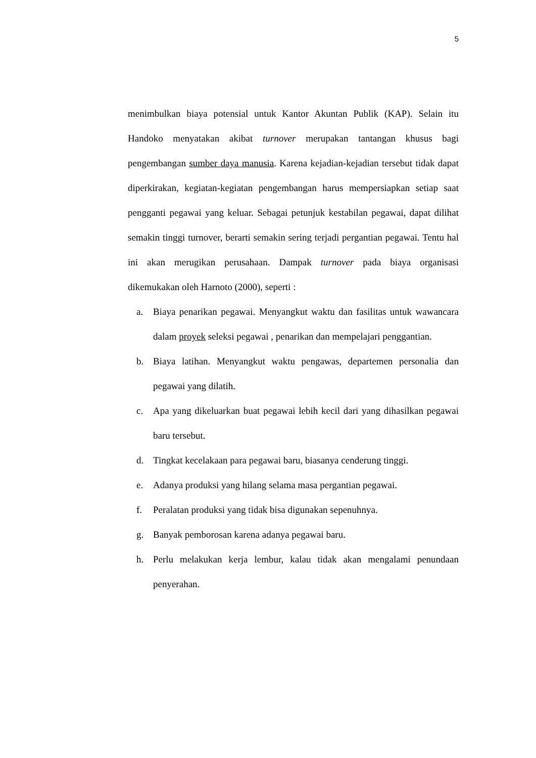5
menimbulkan biaya potensial untuk Kantor Akuntan Publik (KAP). Selain itu Handoko menyatakan akibat turnover merupakan tantangan khusus bagi pengembangan sumber daya manusia. Karena kejadian-kejadian tersebut tidak dapat diperkirakan, kegiatan-kegiatan pengembangan harus mempersiapkan setiap saat pengganti pegawai yang keluar. Sebagai petunjuk kestabilan pegawai, dapat dilihat semakin tinggi turnover, berarti semakin sering terjadi pergantian pegawai. Tentu hal ini akan merugikan perusahaan. Dampak turnover pada biaya organisasi dikemukakan oleh Harnoto (2000), seperti :
a. Biaya penarikan pegawai. Menyangkut waktu dan fasilitas untuk wawancara dalam proyek seleksi pegawai , penarikan dan mempelajari penggantian.
b. Biaya latihan. Menyangkut waktu pengawas, departemen personalia dan pegawai yang dilatih.
c. Apa yang dikeluarkan buat pegawai lebih kecil dari yang dihasilkan pegawai baru tersebut.
d. Tingkat kecelakaan para pegawai baru, biasanya cenderung tinggi.
e. Adanya produksi yang hilang selama masa pergantian pegawai.
f. Peralatan produksi yang tidak bisa digunakan sepenuhnya.
g. Banyak pemborosan karena adanya pegawai baru.
h. Perlu melakukan kerja lembur, kalau tidak akan mengalami penundaan penyerahan.